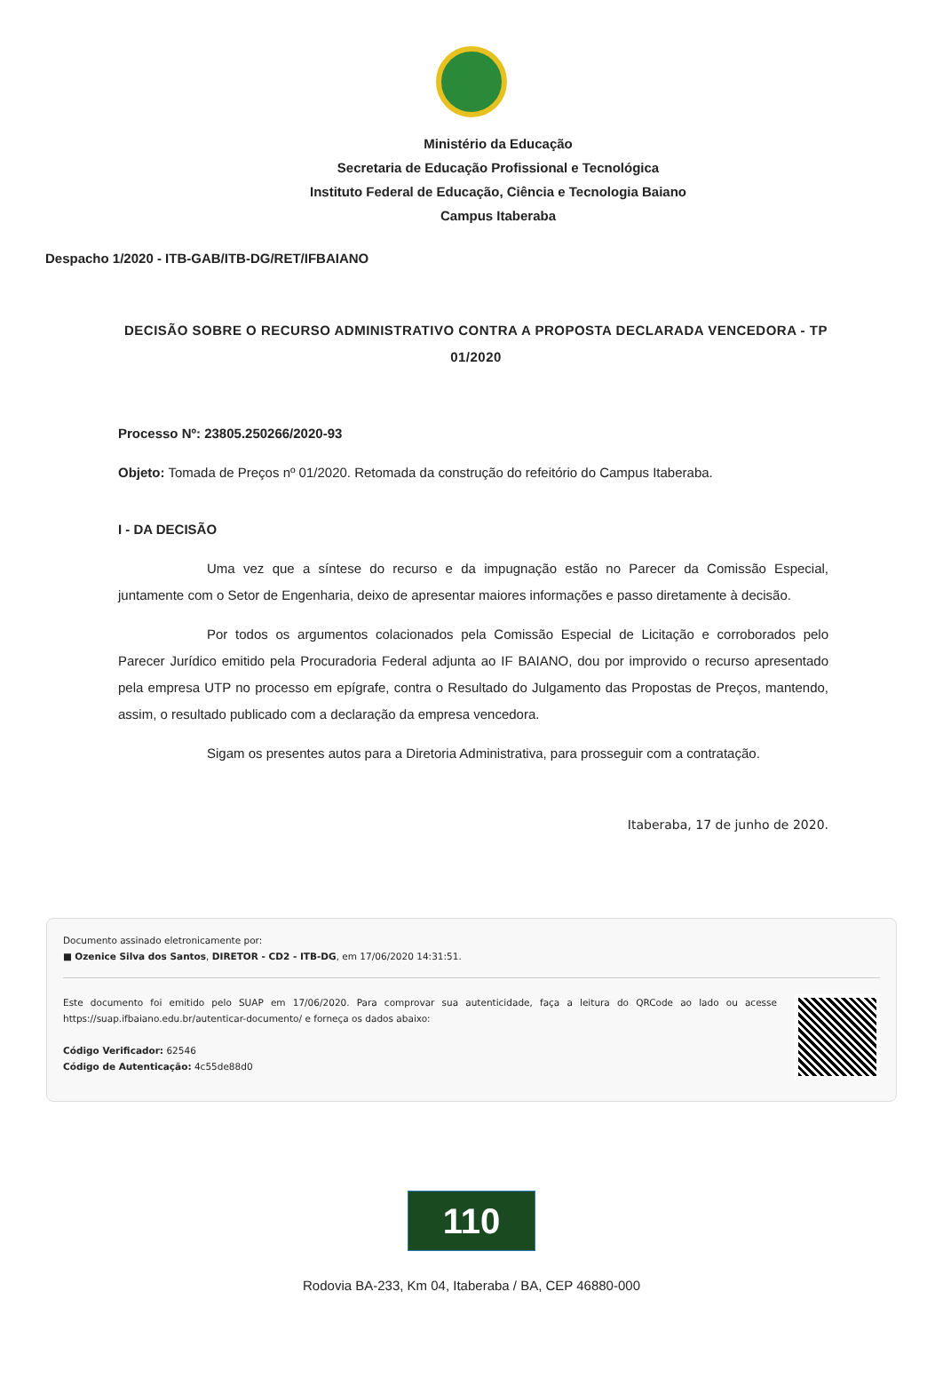Ministério da Educação
Secretaria de Educação Profissional e Tecnológica
Instituto Federal de Educação, Ciência e Tecnologia Baiano
Campus Itaberaba
Despacho 1/2020 - ITB-GAB/ITB-DG/RET/IFBAIANO
DECISÃO SOBRE O RECURSO ADMINISTRATIVO CONTRA A PROPOSTA DECLARADA VENCEDORA - TP 01/2020
Processo Nº: 23805.250266/2020-93
Objeto: Tomada de Preços nº 01/2020. Retomada da construção do refeitório do Campus Itaberaba.
I - DA DECISÃO
Uma vez que a síntese do recurso e da impugnação estão no Parecer da Comissão Especial, juntamente com o Setor de Engenharia, deixo de apresentar maiores informações e passo diretamente à decisão.
Por todos os argumentos colacionados pela Comissão Especial de Licitação e corroborados pelo Parecer Jurídico emitido pela Procuradoria Federal adjunta ao IF BAIANO, dou por improvido o recurso apresentado pela empresa UTP no processo em epígrafe, contra o Resultado do Julgamento das Propostas de Preços, mantendo, assim, o resultado publicado com a declaração da empresa vencedora.
Sigam os presentes autos para a Diretoria Administrativa, para prosseguir com a contratação.
Itaberaba, 17 de junho de 2020.
Documento assinado eletronicamente por:
■ Ozenice Silva dos Santos, DIRETOR - CD2 - ITB-DG, em 17/06/2020 14:31:51.
Este documento foi emitido pelo SUAP em 17/06/2020. Para comprovar sua autenticidade, faça a leitura do QRCode ao lado ou acesse https://suap.ifbaiano.edu.br/autenticar-documento/ e forneça os dados abaixo:
Código Verificador: 62546
Código de Autenticação: 4c55de88d0
110
Rodovia BA-233, Km 04, Itaberaba / BA, CEP 46880-000